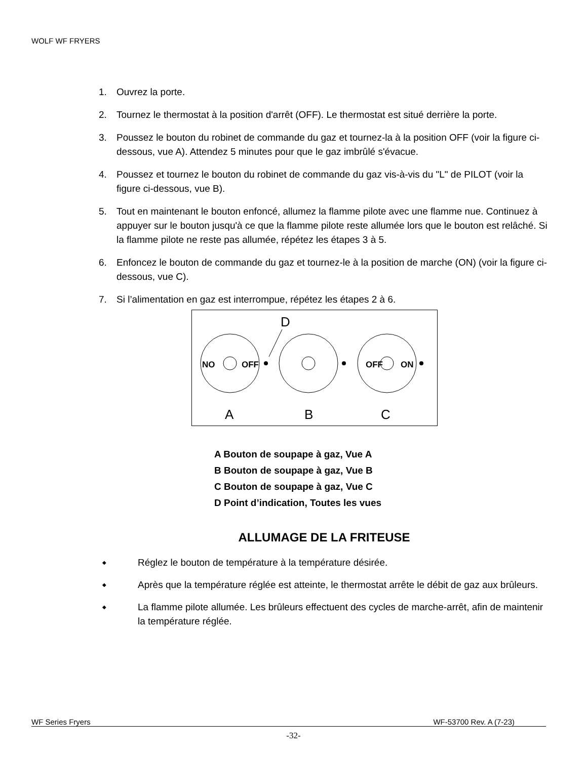WOLF WF FRYERS
1. Ouvrez la porte.
2. Tournez le thermostat à la position d'arrêt (OFF). Le thermostat est situé derrière la porte.
3. Poussez le bouton du robinet de commande du gaz et tournez-la à la position OFF (voir la figure ci-dessous, vue A). Attendez 5 minutes pour que le gaz imbrûlé s'évacue.
4. Poussez et tournez le bouton du robinet de commande du gaz vis-à-vis du "L" de PILOT (voir la figure ci-dessous, vue B).
5. Tout en maintenant le bouton enfoncé, allumez la flamme pilote avec une flamme nue. Continuez à appuyer sur le bouton jusqu'à ce que la flamme pilote reste allumée lors que le bouton est relâché. Si la flamme pilote ne reste pas allumée, répétez les étapes 3 à 5.
6. Enfoncez le bouton de commande du gaz et tournez-le à la position de marche (ON) (voir la figure ci-dessous, vue C).
7. Si l’alimentation en gaz est interrompue, répétez les étapes 2 à 6.
D
NO
OFF
OFF
ON
A
B
C
A Bouton de soupape à gaz, Vue A
B Bouton de soupape à gaz, Vue B
C Bouton de soupape à gaz, Vue C
D Point d’indication, Toutes les vues
ALLUMAGE DE LA FRITEUSE
◆ Réglez le bouton de température à la température désirée.
◆ Après que la température réglée est atteinte, le thermostat arrête le débit de gaz aux brûleurs.
◆ La flamme pilote allumée. Les brûleurs effectuent des cycles de marche-arrêt, afin de maintenir la température réglée.
WF Series Fryers WF-53700 Rev. A (7-23)
-32-